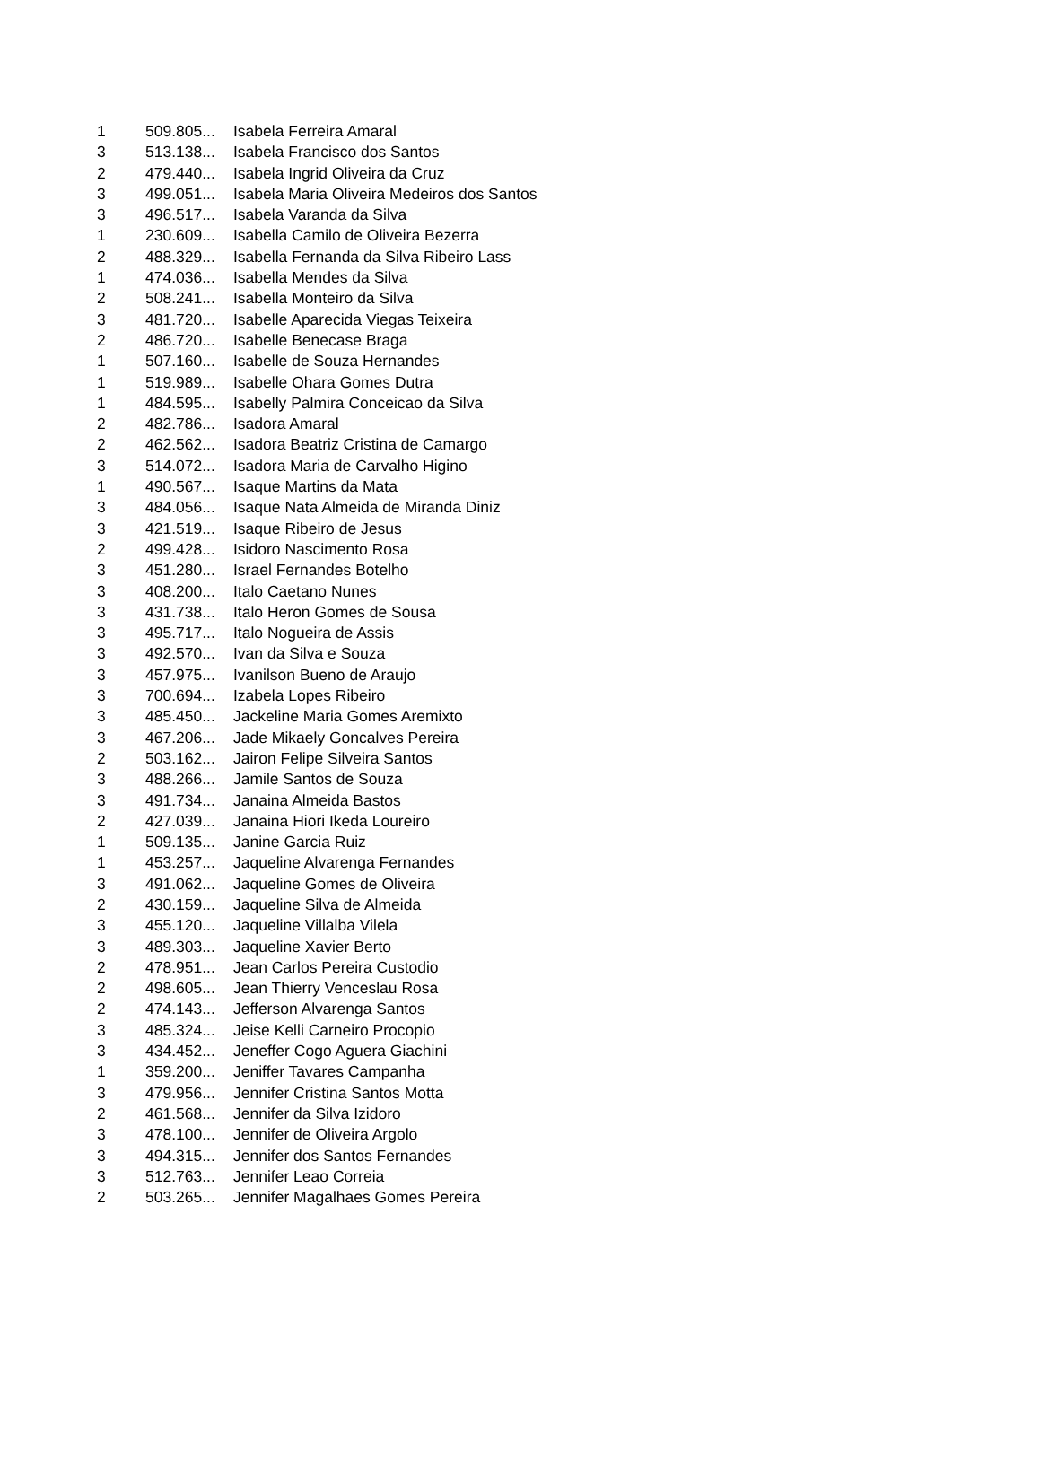| 1 | 509.805... | Isabela Ferreira Amaral |
| 3 | 513.138... | Isabela Francisco dos Santos |
| 2 | 479.440... | Isabela Ingrid Oliveira da Cruz |
| 3 | 499.051... | Isabela Maria Oliveira Medeiros dos Santos |
| 3 | 496.517... | Isabela Varanda da Silva |
| 1 | 230.609... | Isabella Camilo de Oliveira Bezerra |
| 2 | 488.329... | Isabella Fernanda da Silva Ribeiro Lass |
| 1 | 474.036... | Isabella Mendes da Silva |
| 2 | 508.241... | Isabella Monteiro da Silva |
| 3 | 481.720... | Isabelle Aparecida Viegas Teixeira |
| 2 | 486.720... | Isabelle Benecase Braga |
| 1 | 507.160... | Isabelle de Souza Hernandes |
| 1 | 519.989... | Isabelle Ohara Gomes Dutra |
| 1 | 484.595... | Isabelly Palmira Conceicao da Silva |
| 2 | 482.786... | Isadora Amaral |
| 2 | 462.562... | Isadora Beatriz Cristina de Camargo |
| 3 | 514.072... | Isadora Maria de Carvalho Higino |
| 1 | 490.567... | Isaque Martins da Mata |
| 3 | 484.056... | Isaque Nata Almeida de Miranda Diniz |
| 3 | 421.519... | Isaque Ribeiro de Jesus |
| 2 | 499.428... | Isidoro Nascimento Rosa |
| 3 | 451.280... | Israel Fernandes Botelho |
| 3 | 408.200... | Italo Caetano Nunes |
| 3 | 431.738... | Italo Heron Gomes de Sousa |
| 3 | 495.717... | Italo Nogueira de Assis |
| 3 | 492.570... | Ivan da Silva e Souza |
| 3 | 457.975... | Ivanilson Bueno de Araujo |
| 3 | 700.694... | Izabela Lopes Ribeiro |
| 3 | 485.450... | Jackeline Maria Gomes Aremixto |
| 3 | 467.206... | Jade Mikaely Goncalves Pereira |
| 2 | 503.162... | Jairon Felipe Silveira Santos |
| 3 | 488.266... | Jamile Santos de Souza |
| 3 | 491.734... | Janaina Almeida Bastos |
| 2 | 427.039... | Janaina Hiori Ikeda Loureiro |
| 1 | 509.135... | Janine Garcia Ruiz |
| 1 | 453.257... | Jaqueline Alvarenga Fernandes |
| 3 | 491.062... | Jaqueline Gomes de Oliveira |
| 2 | 430.159... | Jaqueline Silva de Almeida |
| 3 | 455.120... | Jaqueline Villalba Vilela |
| 3 | 489.303... | Jaqueline Xavier Berto |
| 2 | 478.951... | Jean Carlos Pereira Custodio |
| 2 | 498.605... | Jean Thierry Venceslau Rosa |
| 2 | 474.143... | Jefferson Alvarenga Santos |
| 3 | 485.324... | Jeise Kelli Carneiro Procopio |
| 3 | 434.452... | Jeneffer Cogo Aguera Giachini |
| 1 | 359.200... | Jeniffer Tavares Campanha |
| 3 | 479.956... | Jennifer Cristina Santos Motta |
| 2 | 461.568... | Jennifer da Silva Izidoro |
| 3 | 478.100... | Jennifer de Oliveira Argolo |
| 3 | 494.315... | Jennifer dos Santos Fernandes |
| 3 | 512.763... | Jennifer Leao Correia |
| 2 | 503.265... | Jennifer Magalhaes Gomes Pereira |